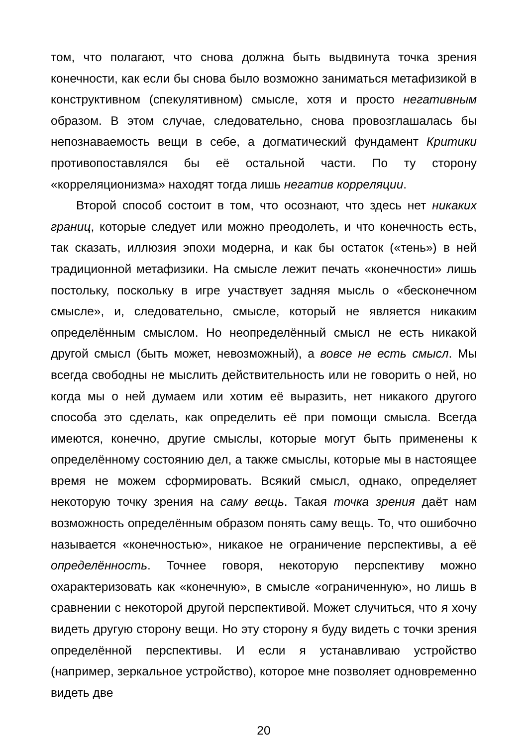том, что полагают, что снова должна быть выдвинута точка зрения конечности, как если бы снова было возможно заниматься метафизикой в конструктивном (спекулятивном) смысле, хотя и просто негативным образом. В этом случае, следовательно, снова провозглашалась бы непознаваемость вещи в себе, а догматический фундамент Критики противопоставлялся бы её остальной части. По ту сторону «корреляционизма» находят тогда лишь негатив корреляции.
Второй способ состоит в том, что осознают, что здесь нет никаких границ, которые следует или можно преодолеть, и что конечность есть, так сказать, иллюзия эпохи модерна, и как бы остаток («тень») в ней традиционной метафизики. На смысле лежит печать «конечности» лишь постольку, поскольку в игре участвует задняя мысль о «бесконечном смысле», и, следовательно, смысле, который не является никаким определённым смыслом. Но неопределённый смысл не есть никакой другой смысл (быть может, невозможный), а вовсе не есть смысл. Мы всегда свободны не мыслить действительность или не говорить о ней, но когда мы о ней думаем или хотим её выразить, нет никакого другого способа это сделать, как определить её при помощи смысла. Всегда имеются, конечно, другие смыслы, которые могут быть применены к определённому состоянию дел, а также смыслы, которые мы в настоящее время не можем сформировать. Всякий смысл, однако, определяет некоторую точку зрения на саму вещь. Такая точка зрения даёт нам возможность определённым образом понять саму вещь. То, что ошибочно называется «конечностью», никакое не ограничение перспективы, а её определённость. Точнее говоря, некоторую перспективу можно охарактеризовать как «конечную», в смысле «ограниченную», но лишь в сравнении с некоторой другой перспективой. Может случиться, что я хочу видеть другую сторону вещи. Но эту сторону я буду видеть с точки зрения определённой перспективы. И если я устанавливаю устройство (например, зеркальное устройство), которое мне позволяет одновременно видеть две
20